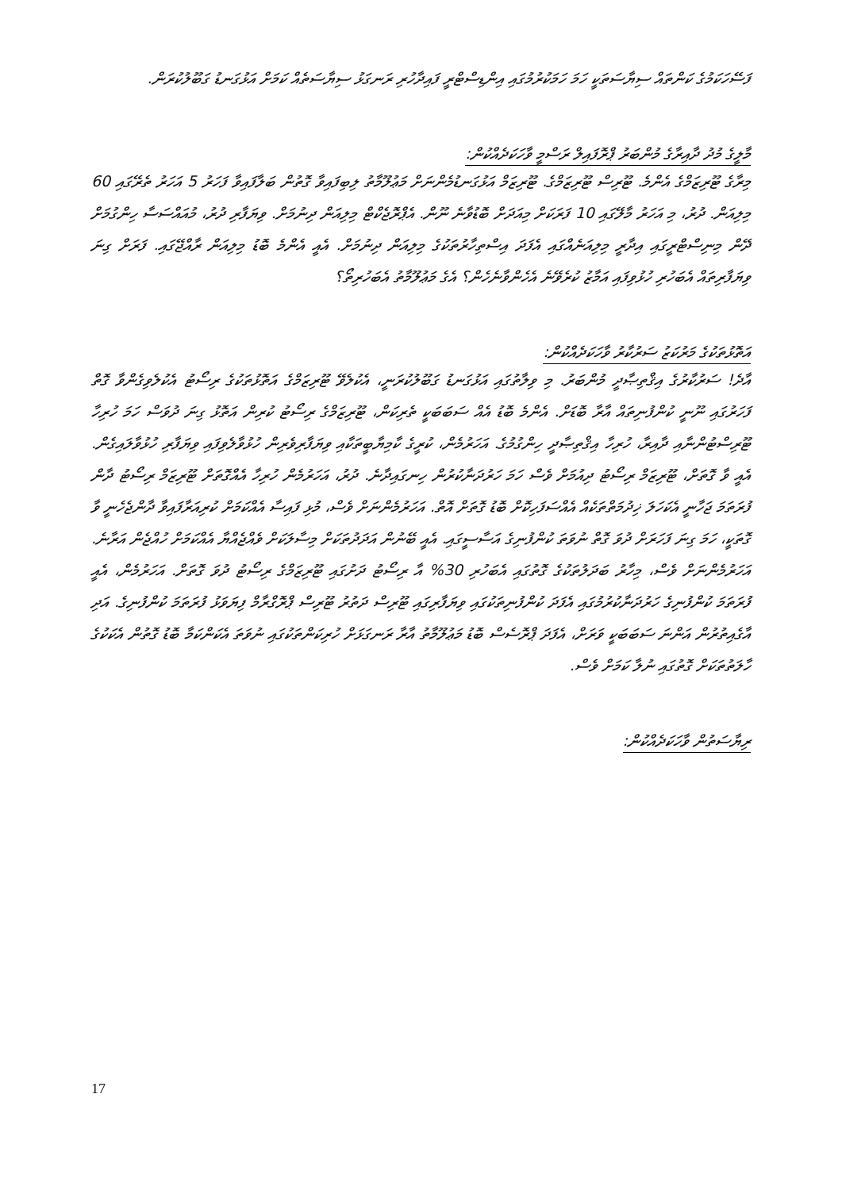ފަސޭހަކަމުގެ ކަންތައް ސިޔާސަތަކީ ހަމަ ހަމަކުރުމުގައި އިންޑިސްޓްރީ ފައިދާހުރި ރަނގަޅު ސިޔާސަތެއް ކަމަށް އަޅުގަނޑު ގަބޫލުކުރަން.
މާލީގެ މުދު ދާއިރާގެ މުންބަރު ޕްރޮފައިލް ރަސްމީ ވާހަކަދެއްކުން:
މިރާގެ ޓޫރިޒަމްގެ އެންމެ. ޓޫރިސް ޓޫރިޒަމްގެ. ޓޫރިޒަމް އަޅުގަނޑުމެންނަށް މަޢުލޫމާތު ލިބިފައިވާ ގޮތުން ބަލާފައިވާ ފަހަރު 5 އަހަރު ތެރޭގައި 60 މިލިއަން. ދުރު، މި އަހަރު މާލޭގައި 10 ފަރަކަށް މިއަދަށް ބޮޑުވާނެ ނޫން. އެޕްރޮޖެކްޓް މިލިއަން ދިނުމަށް. ވިޔަފާރި ދުރު، މުއައްސަސާ ހިންގުމަށް ދޭން މިނިސްޓްރީގައި އިދާރީ މިލިއަނެއްގައި އެފަދަ އިސްތިހާރުތަކުގެ މިލިއަން ދިނުމަށް. އެއީ އެންމެ ބޮޑު މިލިއަން ރާއްޖޭގައި. ފަރަށް ގިނަ ވިޔަފާރިތައް އެބަހުރި ހުޅުވިފައި އަމާޒު ކުރެވޭނެ އެހެންވާނެހެން؟ އެގެ މަޢުލޫމާތު އެބަހުރިތޯ؟
އަތޮޅުތަކުގެ މަރުކަޒު ސަރުކާރު ވާހަކަދެއްކުން:
އާދެ! ސަރުކާރުގެ އިޤްތިޞާދީ މުންބަރު. މި ވިލާތުގައި އަޅުގަނޑު ގަބޫލުކުރަނީ، އެކުލެވޭ ޓޫރިޒަމްގެ އަތޮޅުތަކުގެ ރިސޯޓު އެކުލެވިގެންވާ ގޮތް ފަހަރުގައި ނޫނީ ކުންފުނިތައް އާރާ ބޮޑަށް. އެންމެ ބޮޑު އެއް ސަބަބަކީ ތެރިކަން، ޓޫރިޒަމްގެ ރިސޯޓު ކުރިން އަތޮޅު ގިނަ ދުވަސް ހަމަ ހުރިހާ ޓޫރިސްޓުންނާއި ދާއިރާ، ހުރިހާ އިޤްތިޞާދީ ހިންގުމުގެ. އަހަރުމެން، ކުރީގެ ކާމިޔާބީތަކާއި ވިޔަފާރިވެރިން ހުޅުވާލެވިފައި ވިޔަފާރި ހުޅުވާލައިގެން. އެއީ ވާ ގޮތަށް، ޓޫރިޒަމް ރިސޯޓު ދިއުމަށް ވެސް ހަމަ ހަރުދަނާކުރުން ހިނގައިދާނެ. ދުރު، އަހަރުމެން ހުރިހާ އެއްގޮތަށް ޓޫރިޒަމް ރިސޯޓު ދާން ފުރަތަމަ ޖަހާނީ އެކަހަލަ ޚިދުމަތްތަކެއް އެއްސަފަހިކޮށް ބޮޑު ގޮތަށް އޮތް. އަހަރުމެންނަށް ވެސް، މުޅި ފައިސާ އެއްކަމަށް ކުރިއަރާފައިވާ ދާންޖެހެނީ ވާ ގޮތަކީ، ހަމަ ގިނަ ފަހަރަށް ދުވަ ގޮތް ނުވަތަ ކުންފުނިގެ އަސާސީގައި. އެއީ ބޭނުން އަދަދުތަކަށް މިސާލަކަށް ވެއްޖެއްޔާ އެއްކަމަށް ހުއްޖެން އަރާނެ. އަހަރުމެންނަށް ވެސް، މިހާރު ބަދަލުތަކުގެ ގޮތުގައި އެބަހުރި 30% އާ ރިސޯޓު ދަށުގައި ޓޫރިޒަމްގެ ރިސޯޓު ދުވަ ގޮތަށް. އަހަރުމެން، އެއީ ފުރަތަމަ ކުންފުނިގެ ހަރުދަނާކުރުމުގައި އެފަދަ ކުންފުނިތަކުގައި ވިޔަފާރިގައި ޓޫރިސް ދަތުރު ޓޫރިސް ޕްރޮގްރާމް ފިޔަވަޅު ފުރަތަމަ ކުންފުނިގެ. އަދި އާގެއިތުރުން އަންނަ ސަބަބަކީ ވަރަށް، އެފަދަ ޕްރޮސެސް ބޮޑު މަޢުލޫމާތު އާރާ ރަނގަޅަށް ހުރިކަންތަކުގައި ނުވަތަ އެކަންކަމާ ބޮޑު ގޮތުން އެކަކުގެ ހާލަތުތަކަށް ގޮތުގައި ނުލާ ކަމަށް ވެސް.
ރިޔާސަތުން ވާހަކަދެއްކުން:
17